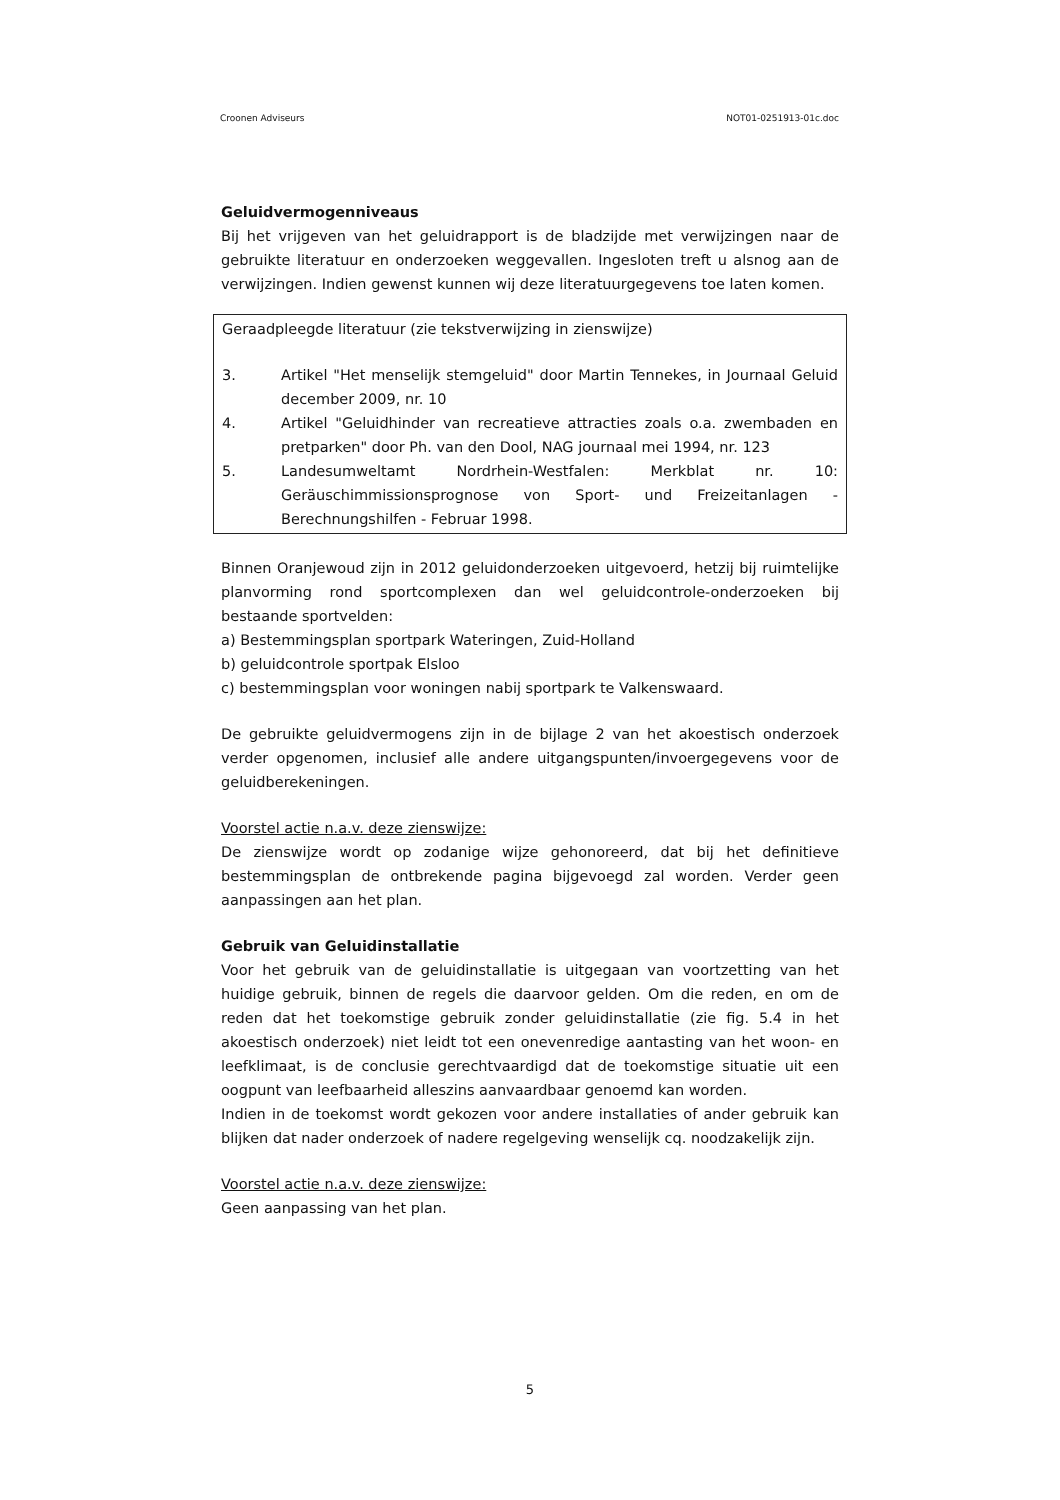Croonen Adviseurs NOT01-0251913-01c.doc
Geluidvermogenniveaus
Bij het vrijgeven van het geluidrapport is de bladzijde met verwijzingen naar de gebruikte literatuur en onderzoeken weggevallen. Ingesloten treft u alsnog aan de verwijzingen. Indien gewenst kunnen wij deze literatuurgegevens toe laten komen.
Geraadpleegde literatuur (zie tekstverwijzing in zienswijze)
3. Artikel "Het menselijk stemgeluid" door Martin Tennekes, in Journaal Geluid december 2009, nr. 10
4. Artikel "Geluidhinder van recreatieve attracties zoals o.a. zwembaden en pretparken" door Ph. van den Dool, NAG journaal mei 1994, nr. 123
5. Landesumweltamt Nordrhein-Westfalen: Merkblat nr. 10: Geräuschimmissionsprognose von Sport- und Freizeitanlagen - Berechnungshilfen - Februar 1998.
Binnen Oranjewoud zijn in 2012 geluidonderzoeken uitgevoerd, hetzij bij ruimtelijke planvorming rond sportcomplexen dan wel geluidcontrole-onderzoeken bij bestaande sportvelden:
a) Bestemmingsplan sportpark Wateringen, Zuid-Holland
b) geluidcontrole sportpak Elsloo
c) bestemmingsplan voor woningen nabij sportpark te Valkenswaard.
De gebruikte geluidvermogens zijn in de bijlage 2 van het akoestisch onderzoek verder opgenomen, inclusief alle andere uitgangspunten/invoergegevens voor de geluidberekeningen.
Voorstel actie n.a.v. deze zienswijze:
De zienswijze wordt op zodanige wijze gehonoreerd, dat bij het definitieve bestemmingsplan de ontbrekende pagina bijgevoegd zal worden. Verder geen aanpassingen aan het plan.
Gebruik van Geluidinstallatie
Voor het gebruik van de geluidinstallatie is uitgegaan van voortzetting van het huidige gebruik, binnen de regels die daarvoor gelden. Om die reden, en om de reden dat het toekomstige gebruik zonder geluidinstallatie (zie fig. 5.4 in het akoestisch onderzoek) niet leidt tot een onevenredige aantasting van het woon- en leefklimaat, is de conclusie gerechtvaardigd dat de toekomstige situatie uit een oogpunt van leefbaarheid alleszins aanvaardbaar genoemd kan worden.
Indien in de toekomst wordt gekozen voor andere installaties of ander gebruik kan blijken dat nader onderzoek of nadere regelgeving wenselijk cq. noodzakelijk zijn.
Voorstel actie n.a.v. deze zienswijze:
Geen aanpassing van het plan.
5